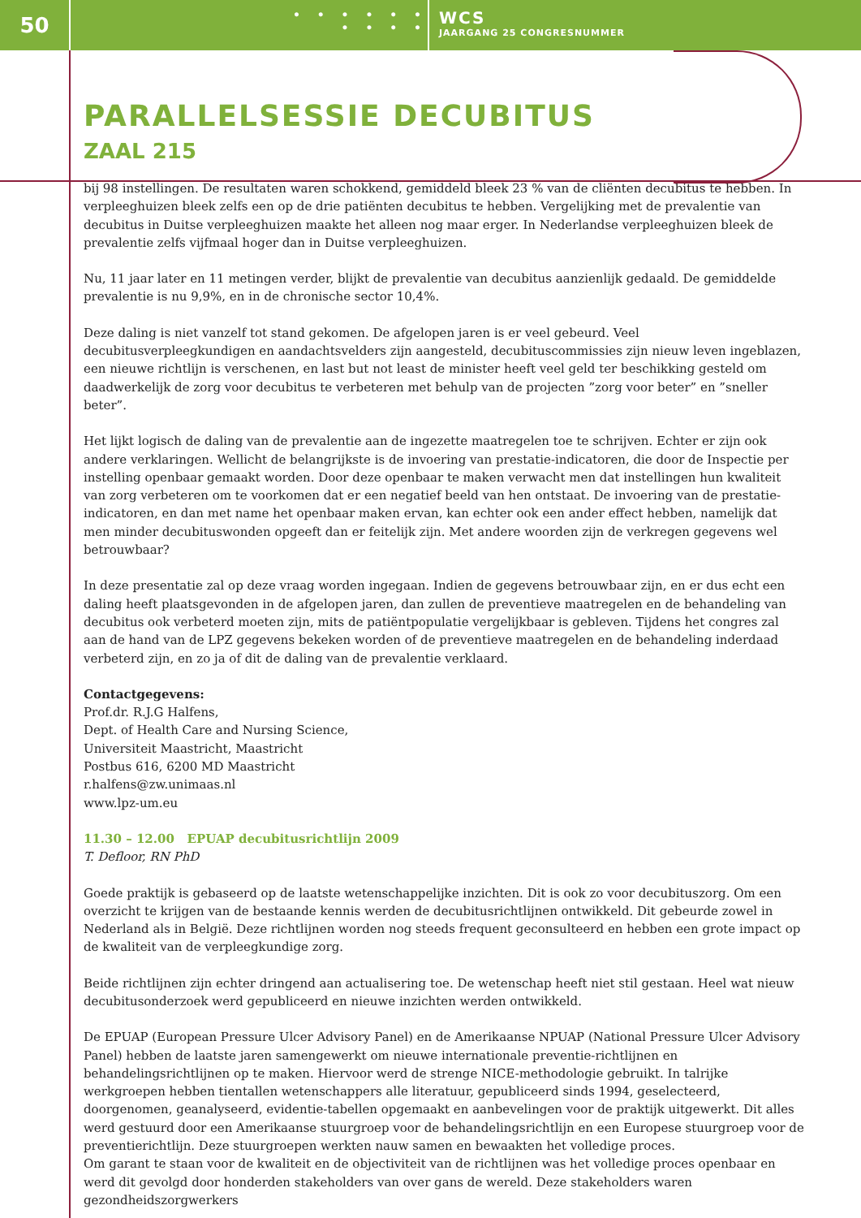50
• • • • • •
• • • •
WCS
JAARGANG 25 CONGRESNUMMER
PARALLELSESSIE DECUBITUS
ZAAL 215
bij 98 instellingen. De resultaten waren schokkend, gemiddeld bleek 23 % van de cliënten decubitus te hebben. In verpleeghuizen bleek zelfs een op de drie patiënten decubitus te hebben. Vergelijking met de prevalentie van decubitus in Duitse verpleeghuizen maakte het alleen nog maar erger. In Nederlandse verpleeghuizen bleek de prevalentie zelfs vijfmaal hoger dan in Duitse verpleeghuizen.
Nu, 11 jaar later en 11 metingen verder, blijkt de prevalentie van decubitus aanzienlijk gedaald. De gemiddelde prevalentie is nu 9,9%, en in de chronische sector 10,4%.
Deze daling is niet vanzelf tot stand gekomen. De afgelopen jaren is er veel gebeurd. Veel decubitusverpleegkundigen en aandachtsvelders zijn aangesteld, decubituscommissies zijn nieuw leven ingeblazen, een nieuwe richtlijn is verschenen, en last but not least de minister heeft veel geld ter beschikking gesteld om daadwerkelijk de zorg voor decubitus te verbeteren met behulp van de projecten ”zorg voor beter” en ”sneller beter”.
Het lijkt logisch de daling van de prevalentie aan de ingezette maatregelen toe te schrijven. Echter er zijn ook andere verklaringen. Wellicht de belangrijkste is de invoering van prestatie-indicatoren, die door de Inspectie per instelling openbaar gemaakt worden. Door deze openbaar te maken verwacht men dat instellingen hun kwaliteit van zorg verbeteren om te voorkomen dat er een negatief beeld van hen ontstaat. De invoering van de prestatie-indicatoren, en dan met name het openbaar maken ervan, kan echter ook een ander effect hebben, namelijk dat men minder decubituswonden opgeeft dan er feitelijk zijn. Met andere woorden zijn de verkregen gegevens wel betrouwbaar?
In deze presentatie zal op deze vraag worden ingegaan. Indien de gegevens betrouwbaar zijn, en er dus echt een daling heeft plaatsgevonden in de afgelopen jaren, dan zullen de preventieve maatregelen en de behandeling van decubitus ook verbeterd moeten zijn, mits de patiëntpopulatie vergelijkbaar is gebleven. Tijdens het congres zal aan de hand van de LPZ gegevens bekeken worden of de preventieve maatregelen en de behandeling inderdaad verbeterd zijn, en zo ja of dit de daling van de prevalentie verklaard.
Contactgegevens:
Prof.dr. R.J.G Halfens,
Dept. of Health Care and Nursing Science,
Universiteit Maastricht, Maastricht
Postbus 616, 6200 MD Maastricht
r.halfens@zw.unimaas.nl
www.lpz-um.eu
11.30 – 12.00 EPUAP decubitusrichtlijn 2009
T. Defloor, RN PhD
Goede praktijk is gebaseerd op de laatste wetenschappelijke inzichten. Dit is ook zo voor decubituszorg. Om een overzicht te krijgen van de bestaande kennis werden de decubitusrichtlijnen ontwikkeld. Dit gebeurde zowel in Nederland als in België. Deze richtlijnen worden nog steeds frequent geconsulteerd en hebben een grote impact op de kwaliteit van de verpleegkundige zorg.
Beide richtlijnen zijn echter dringend aan actualisering toe. De wetenschap heeft niet stil gestaan. Heel wat nieuw decubitusonderzoek werd gepubliceerd en nieuwe inzichten werden ontwikkeld.
De EPUAP (European Pressure Ulcer Advisory Panel) en de Amerikaanse NPUAP (National Pressure Ulcer Advisory Panel) hebben de laatste jaren samengewerkt om nieuwe internationale preventie-richtlijnen en behandelingsrichtlijnen op te maken. Hiervoor werd de strenge NICE-methodologie gebruikt. In talrijke werkgroepen hebben tientallen wetenschappers alle literatuur, gepubliceerd sinds 1994, geselecteerd, doorgenomen, geanalyseerd, evidentie-tabellen opgemaakt en aanbevelingen voor de praktijk uitgewerkt. Dit alles werd gestuurd door een Amerikaanse stuurgroep voor de behandelingsrichtlijn en een Europese stuurgroep voor de preventierichtlijn. Deze stuurgroepen werkten nauw samen en bewaakten het volledige proces.
Om garant te staan voor de kwaliteit en de objectiviteit van de richtlijnen was het volledige proces openbaar en werd dit gevolgd door honderden stakeholders van over gans de wereld. Deze stakeholders waren gezondheidszorgwerkers